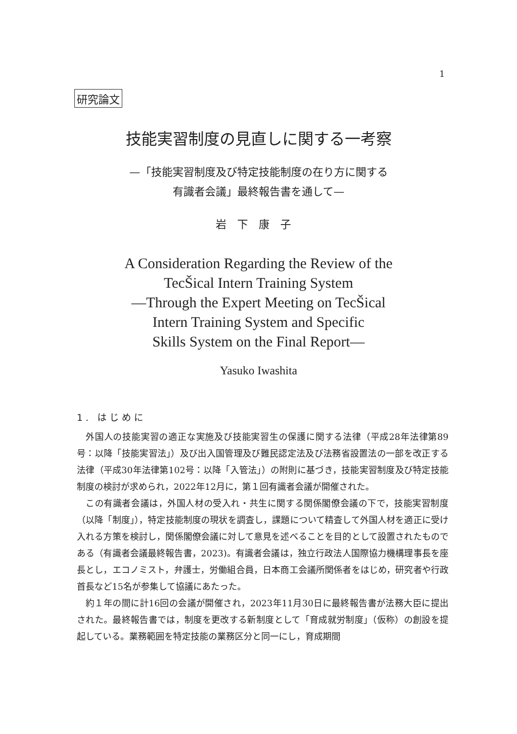1
研究論文
技能実習制度の見直しに関する一考察
—「技能実習制度及び特定技能制度の在り方に関する
有識者会議」最終報告書を通して—
岩下康子
A Consideration Regarding the Review of the
TecŠical Intern Training System
—Through the Expert Meeting on TecŠical
Intern Training System and Specific
Skills System on the Final Report—
Yasuko Iwashita
1. はじめに
外国人の技能実習の適正な実施及び技能実習生の保護に関する法律（平成28年法律第89号：以降「技能実習法」）及び出入国管理及び難民認定法及び法務省設置法の一部を改正する法律（平成30年法律第102号：以降「入管法」）の附則に基づき，技能実習制度及び特定技能制度の検討が求められ，2022年12月に，第１回有識者会議が開催された。
この有識者会議は，外国人材の受入れ・共生に関する関係閣僚会議の下で，技能実習制度（以降「制度」），特定技能制度の現状を調査し，課題について精査して外国人材を適正に受け入れる方策を検討し，関係閣僚会議に対して意見を述べることを目的として設置されたものである（有識者会議最終報告書，2023)。有識者会議は，独立行政法人国際協力機構理事長を座長とし，エコノミスト，弁護士，労働組合員，日本商工会議所関係者をはじめ，研究者や行政首長など15名が参集して協議にあたった。
約１年の間に計16回の会議が開催され，2023年11月30日に最終報告書が法務大臣に提出された。最終報告書では，制度を更改する新制度として「育成就労制度」（仮称）の創設を提起している。業務範囲を特定技能の業務区分と同一にし，育成期間